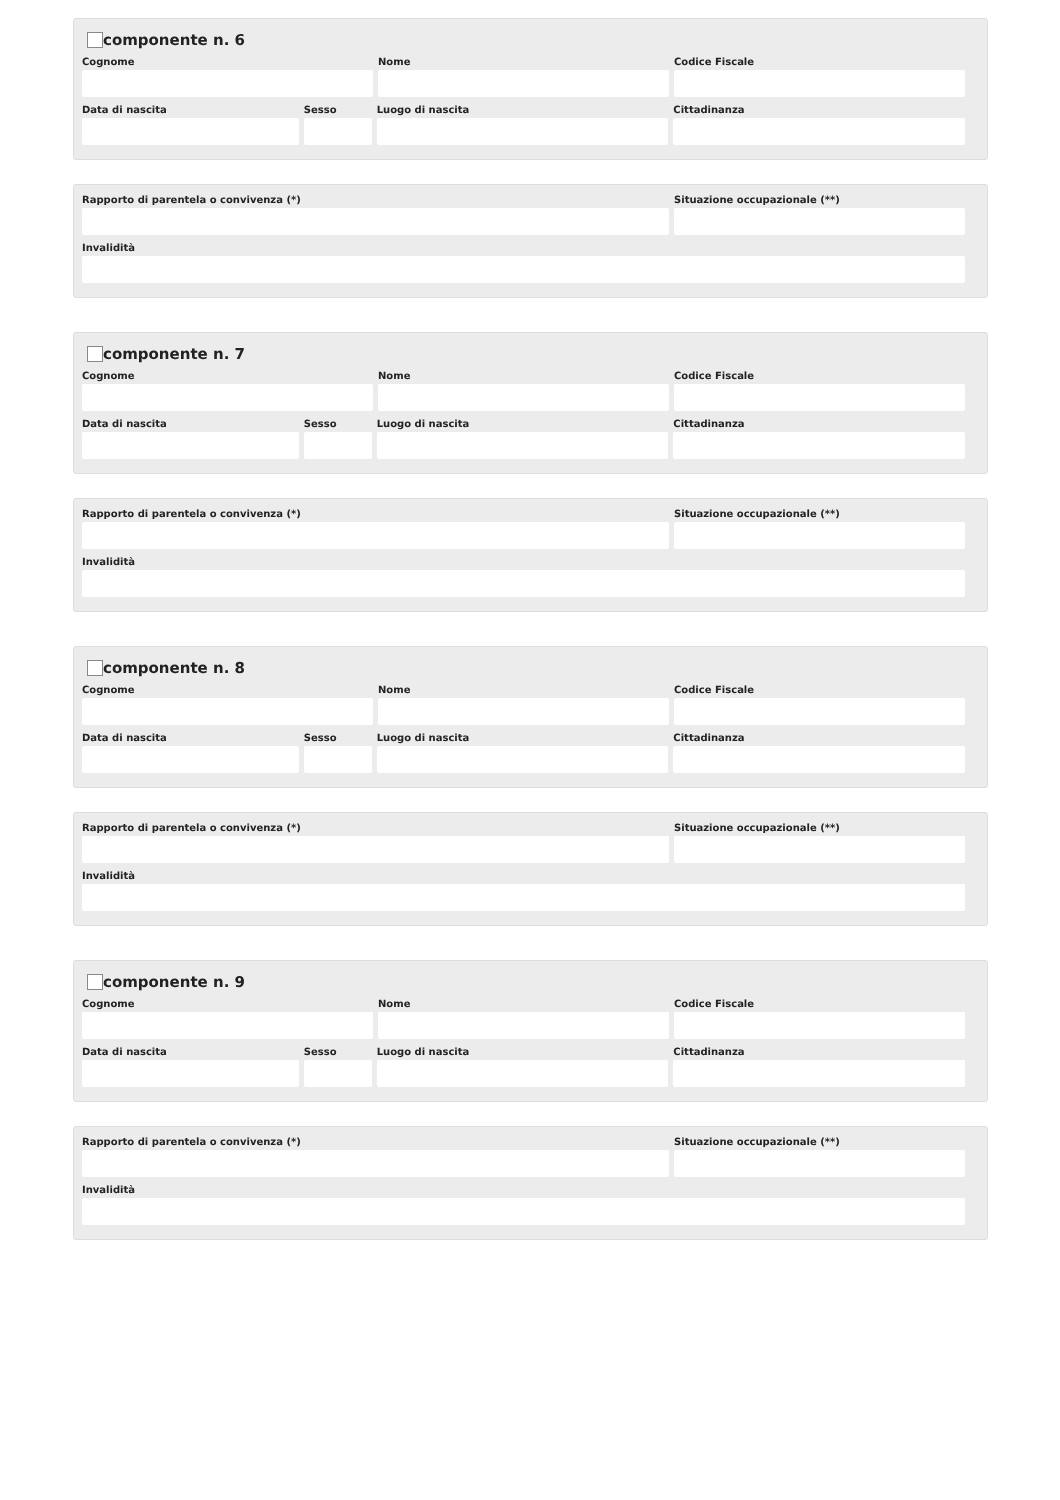componente n. 6
Cognome Nome Codice Fiscale
Data di nascita Sesso Luogo di nascita Cittadinanza
Rapporto di parentela o convivenza (*) Situazione occupazionale (**)
Invalidità
componente n. 7
Cognome Nome Codice Fiscale
Data di nascita Sesso Luogo di nascita Cittadinanza
Rapporto di parentela o convivenza (*) Situazione occupazionale (**)
Invalidità
componente n. 8
Cognome Nome Codice Fiscale
Data di nascita Sesso Luogo di nascita Cittadinanza
Rapporto di parentela o convivenza (*) Situazione occupazionale (**)
Invalidità
componente n. 9
Cognome Nome Codice Fiscale
Data di nascita Sesso Luogo di nascita Cittadinanza
Rapporto di parentela o convivenza (*) Situazione occupazionale (**)
Invalidità